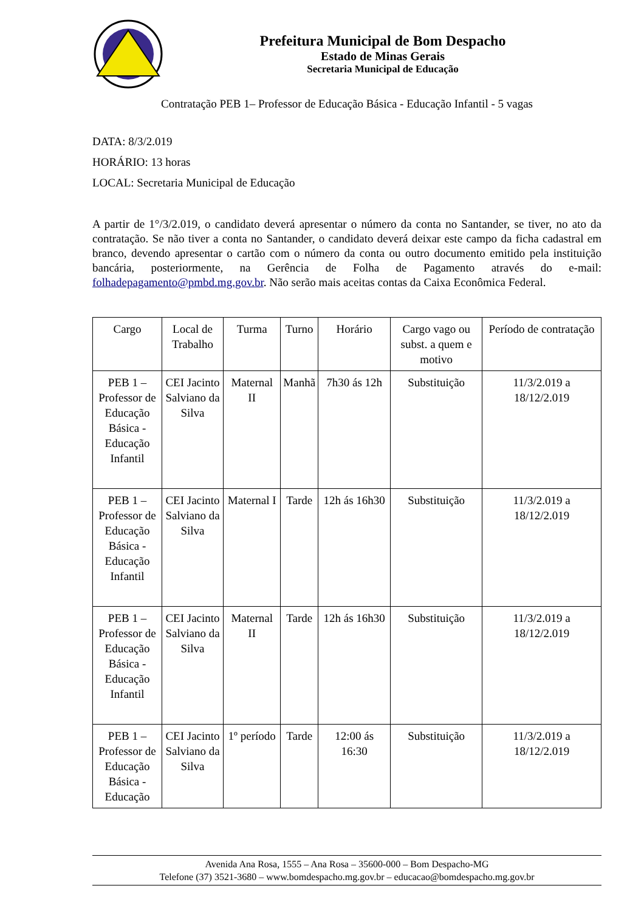Prefeitura Municipal de Bom Despacho
Estado de Minas Gerais
Secretaria Municipal de Educação
Contratação PEB 1– Professor de Educação Básica - Educação Infantil - 5 vagas
DATA: 8/3/2.019
HORÁRIO: 13 horas
LOCAL: Secretaria Municipal de Educação
A partir de 1°/3/2.019, o candidato deverá apresentar o número da conta no Santander, se tiver, no ato da contratação. Se não tiver a conta no Santander, o candidato deverá deixar este campo da ficha cadastral em branco, devendo apresentar o cartão com o número da conta ou outro documento emitido pela instituição bancária, posteriormente, na Gerência de Folha de Pagamento através do e-mail: folhadepagamento@pmbd.mg.gov.br. Não serão mais aceitas contas da Caixa Econômica Federal.
| Cargo | Local de Trabalho | Turma | Turno | Horário | Cargo vago ou subst. a quem e motivo | Período de contratação |
| --- | --- | --- | --- | --- | --- | --- |
| PEB 1 – Professor de Educação Básica - Educação Infantil | CEI Jacinto Salviano da Silva | Maternal II | Manhã | 7h30 ás 12h | Substituição | 11/3/2.019 a 18/12/2.019 |
| PEB 1 – Professor de Educação Básica - Educação Infantil | CEI Jacinto Salviano da Silva | Maternal I | Tarde | 12h ás 16h30 | Substituição | 11/3/2.019 a 18/12/2.019 |
| PEB 1 – Professor de Educação Básica - Educação Infantil | CEI Jacinto Salviano da Silva | Maternal II | Tarde | 12h ás 16h30 | Substituição | 11/3/2.019 a 18/12/2.019 |
| PEB 1 – Professor de Educação Básica - Educação | CEI Jacinto Salviano da Silva | 1º período | Tarde | 12:00 ás 16:30 | Substituição | 11/3/2.019 a 18/12/2.019 |
Avenida Ana Rosa, 1555 – Ana Rosa – 35600-000 – Bom Despacho-MG
Telefone (37) 3521-3680 – www.bomdespacho.mg.gov.br – educacao@bomdespacho.mg.gov.br